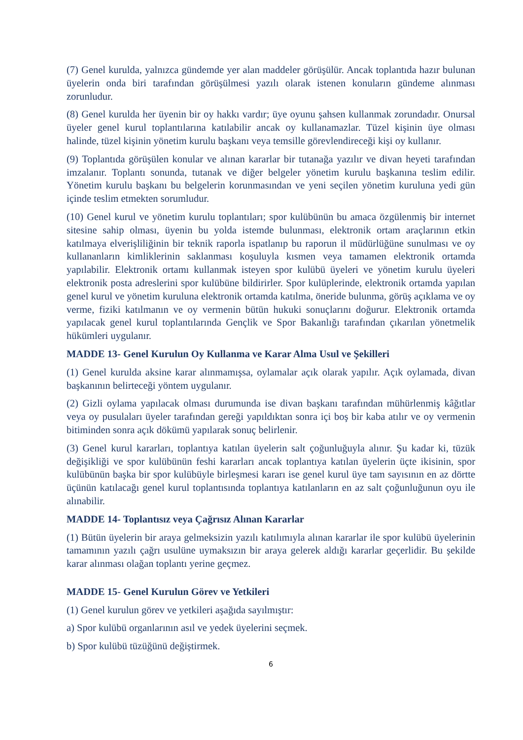(7) Genel kurulda, yalnızca gündemde yer alan maddeler görüşülür. Ancak toplantıda hazır bulunan üyelerin onda biri tarafından görüşülmesi yazılı olarak istenen konuların gündeme alınması zorunludur.
(8) Genel kurulda her üyenin bir oy hakkı vardır; üye oyunu şahsen kullanmak zorundadır. Onursal üyeler genel kurul toplantılarına katılabilir ancak oy kullanamazlar. Tüzel kişinin üye olması halinde, tüzel kişinin yönetim kurulu başkanı veya temsille görevlendireceği kişi oy kullanır.
(9) Toplantıda görüşülen konular ve alınan kararlar bir tutanağa yazılır ve divan heyeti tarafından imzalanır. Toplantı sonunda, tutanak ve diğer belgeler yönetim kurulu başkanına teslim edilir. Yönetim kurulu başkanı bu belgelerin korunmasından ve yeni seçilen yönetim kuruluna yedi gün içinde teslim etmekten sorumludur.
(10) Genel kurul ve yönetim kurulu toplantıları; spor kulübünün bu amaca özgülenmiş bir internet sitesine sahip olması, üyenin bu yolda istemde bulunması, elektronik ortam araçlarının etkin katılmaya elverişliliğinin bir teknik raporla ispatlanıp bu raporun il müdürlüğüne sunulması ve oy kullananların kimliklerinin saklanması koşuluyla kısmen veya tamamen elektronik ortamda yapılabilir. Elektronik ortamı kullanmak isteyen spor kulübü üyeleri ve yönetim kurulu üyeleri elektronik posta adreslerini spor kulübüne bildirirler. Spor kulüplerinde, elektronik ortamda yapılan genel kurul ve yönetim kuruluna elektronik ortamda katılma, öneride bulunma, görüş açıklama ve oy verme, fiziki katılmanın ve oy vermenin bütün hukuki sonuçlarını doğurur. Elektronik ortamda yapılacak genel kurul toplantılarında Gençlik ve Spor Bakanlığı tarafından çıkarılan yönetmelik hükümleri uygulanır.
MADDE 13- Genel Kurulun Oy Kullanma ve Karar Alma Usul ve Şekilleri
(1) Genel kurulda aksine karar alınmamışsa, oylamalar açık olarak yapılır. Açık oylamada, divan başkanının belirteceği yöntem uygulanır.
(2) Gizli oylama yapılacak olması durumunda ise divan başkanı tarafından mühürlenmiş kâğıtlar veya oy pusulaları üyeler tarafından gereği yapıldıktan sonra içi boş bir kaba atılır ve oy vermenin bitiminden sonra açık dökümü yapılarak sonuç belirlenir.
(3) Genel kurul kararları, toplantıya katılan üyelerin salt çoğunluğuyla alınır. Şu kadar ki, tüzük değişikliği ve spor kulübünün feshi kararları ancak toplantıya katılan üyelerin üçte ikisinin, spor kulübünün başka bir spor kulübüyle birleşmesi kararı ise genel kurul üye tam sayısının en az dörtte üçünün katılacağı genel kurul toplantısında toplantıya katılanların en az salt çoğunluğunun oyu ile alınabilir.
MADDE 14- Toplantısız veya Çağrısız Alınan Kararlar
(1) Bütün üyelerin bir araya gelmeksizin yazılı katılımıyla alınan kararlar ile spor kulübü üyelerinin tamamının yazılı çağrı usulüne uymaksızın bir araya gelerek aldığı kararlar geçerlidir. Bu şekilde karar alınması olağan toplantı yerine geçmez.
MADDE 15- Genel Kurulun Görev ve Yetkileri
(1) Genel kurulun görev ve yetkileri aşağıda sayılmıştır:
a) Spor kulübü organlarının asıl ve yedek üyelerini seçmek.
b) Spor kulübü tüzüğünü değiştirmek.
6